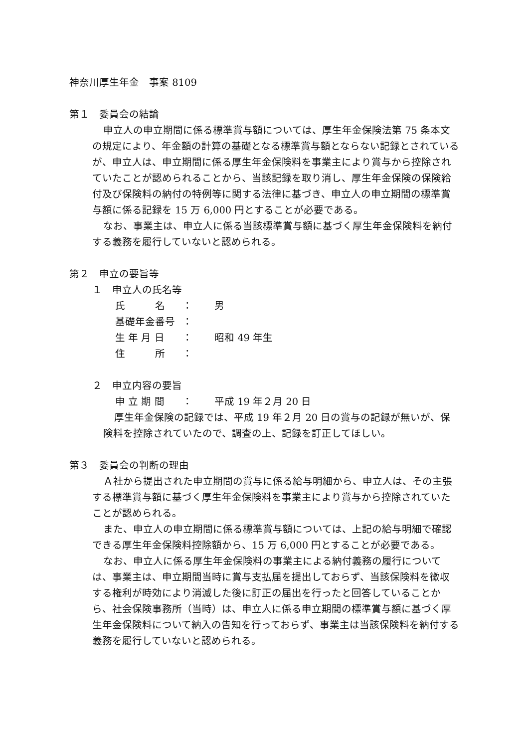神奈川厚生年金　事案 8109
第１　委員会の結論
申立人の申立期間に係る標準賞与額については、厚生年金保険法第 75 条本文の規定により、年金額の計算の基礎となる標準賞与額とならない記録とされているが、申立人は、申立期間に係る厚生年金保険料を事業主により賞与から控除されていたことが認められることから、当該記録を取り消し、厚生年金保険の保険給付及び保険料の納付の特例等に関する法律に基づき、申立人の申立期間の標準賞与額に係る記録を 15 万 6,000 円とすることが必要である。
なお、事業主は、申立人に係る当該標準賞与額に基づく厚生年金保険料を納付する義務を履行していないと認められる。
第２　申立の要旨等
１　申立人の氏名等
| 氏 名 | ： | 男 |
| 基礎年金番号 | ： | |
| 生 年 月 日 | ： | 昭和 49 年生 |
| 住 所 | ： | |
２　申立内容の要旨
| 申 立 期 間 | ： | 平成 19 年２月 20 日 |
厚生年金保険の記録では、平成 19 年２月 20 日の賞与の記録が無いが、保険料を控除されていたので、調査の上、記録を訂正してほしい。
第３　委員会の判断の理由
Ａ社から提出された申立期間の賞与に係る給与明細から、申立人は、その主張する標準賞与額に基づく厚生年金保険料を事業主により賞与から控除されていたことが認められる。
また、申立人の申立期間に係る標準賞与額については、上記の給与明細で確認できる厚生年金保険料控除額から、15 万 6,000 円とすることが必要である。
なお、申立人に係る厚生年金保険料の事業主による納付義務の履行については、事業主は、申立期間当時に賞与支払届を提出しておらず、当該保険料を徴収する権利が時効により消滅した後に訂正の届出を行ったと回答していることから、社会保険事務所（当時）は、申立人に係る申立期間の標準賞与額に基づく厚生年金保険料について納入の告知を行っておらず、事業主は当該保険料を納付する義務を履行していないと認められる。